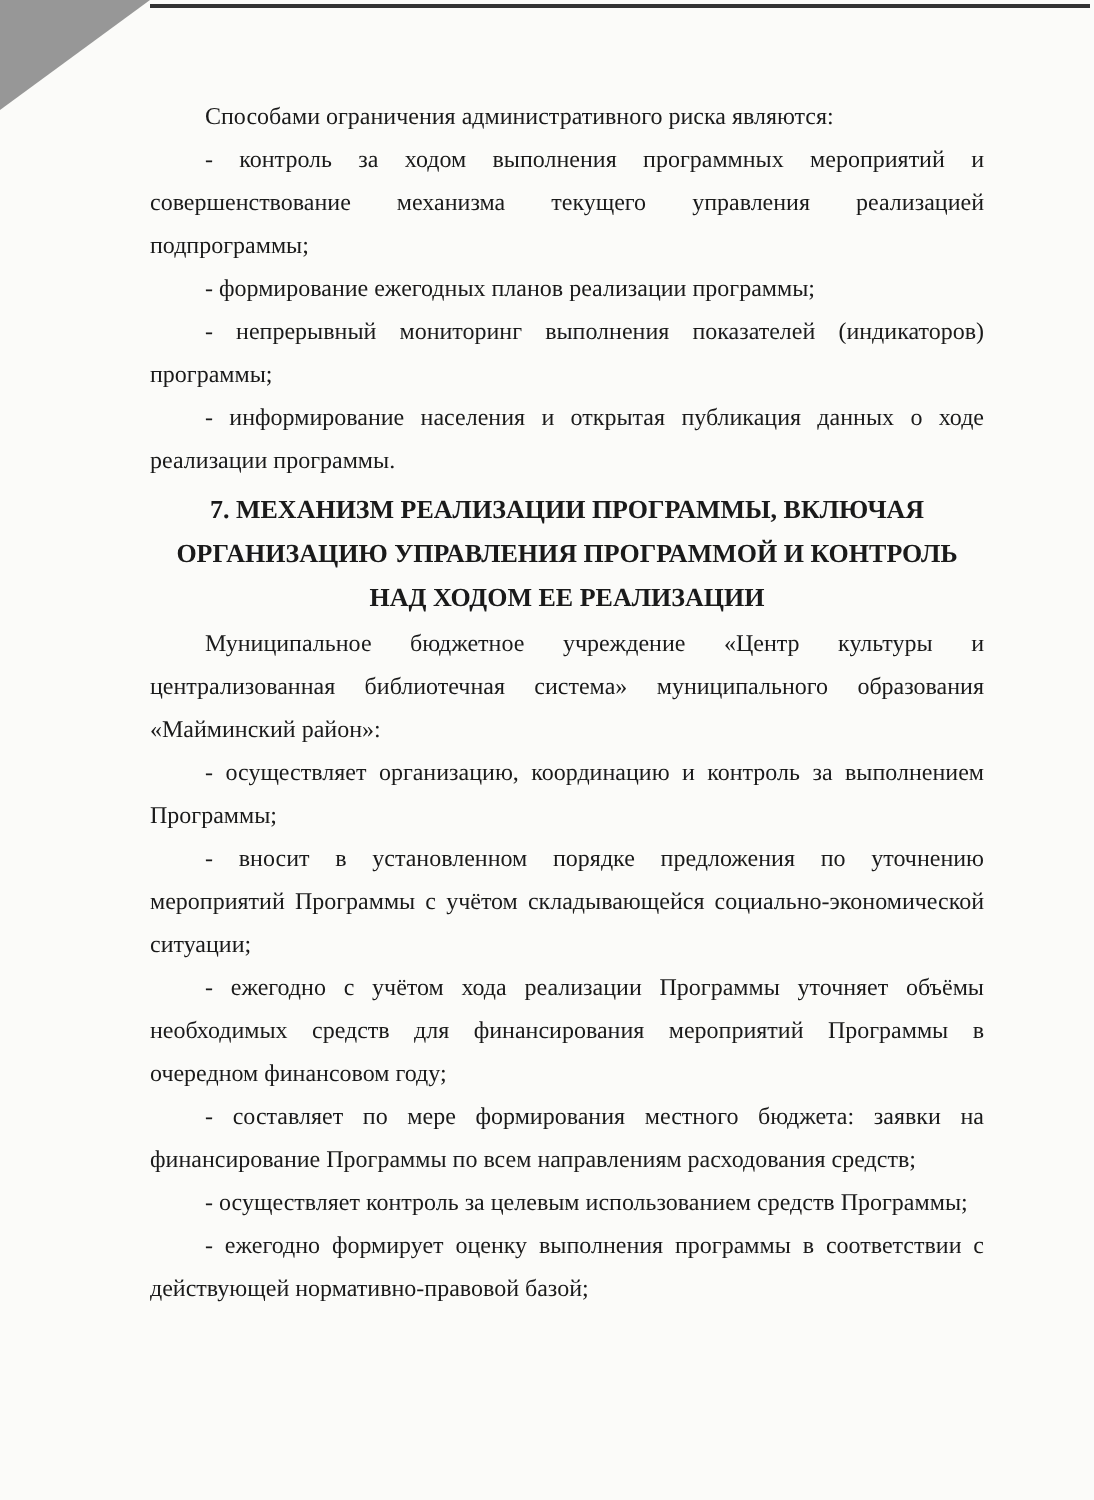Способами ограничения административного риска являются:
- контроль за ходом выполнения программных мероприятий и совершенствование механизма текущего управления реализацией подпрограммы;
- формирование ежегодных планов реализации программы;
- непрерывный мониторинг выполнения показателей (индикаторов) программы;
- информирование населения и открытая публикация данных о ходе реализации программы.
7. МЕХАНИЗМ РЕАЛИЗАЦИИ ПРОГРАММЫ, ВКЛЮЧАЯ ОРГАНИЗАЦИЮ УПРАВЛЕНИЯ ПРОГРАММОЙ И КОНТРОЛЬ НАД ХОДОМ ЕЕ РЕАЛИЗАЦИИ
Муниципальное бюджетное учреждение «Центр культуры и централизованная библиотечная система» муниципального образования «Майминский район»:
- осуществляет организацию, координацию и контроль за выполнением Программы;
- вносит в установленном порядке предложения по уточнению мероприятий Программы с учётом складывающейся социально-экономической ситуации;
- ежегодно с учётом хода реализации Программы уточняет объёмы необходимых средств для финансирования мероприятий Программы в очередном финансовом году;
- составляет по мере формирования местного бюджета: заявки на финансирование Программы по всем направлениям расходования средств;
- осуществляет контроль за целевым использованием средств Программы;
- ежегодно формирует оценку выполнения программы в соответствии с действующей нормативно-правовой базой;